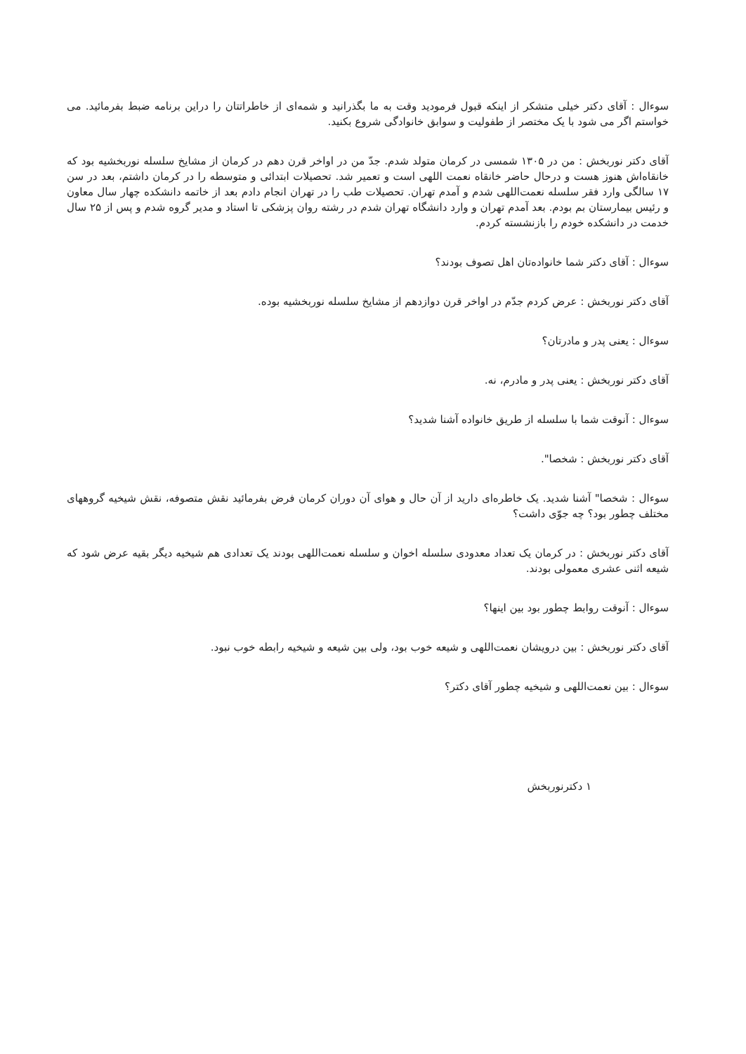سوءال : آقای دکتر خیلی متشکر از اینکه قبول فرمودید وقت به ما بگذرانید و شمه‌ای از خاطراتتان را دراین برنامه ضبط بفرمائید. می خواستم اگر می شود با یک مختصر از طفولیت و سوابق خانوادگی شروع بکنید.
آقای دکتر نوربخش : من در ۱۳۰۵ شمسی در کرمان متولد شدم. جدّ من در اواخر قرن دهم در کرمان از مشایخ سلسله نوربخشیه بود که خانقاه‌اش هنوز هست و درحال حاضر خانقاه نعمت اللهی است و تعمیر شد. تحصیلات ابتدائی و متوسطه را در کرمان داشتم، بعد در سن ۱۷ سالگی وارد فقر سلسله نعمت‌اللهی شدم و آمدم تهران. تحصیلات طب را در تهران انجام دادم بعد از خاتمه دانشکده چهار سال معاون و رئیس بیمارستان بم بودم. بعد آمدم تهران و وارد دانشگاه تهران شدم در رشته روان پزشکی تا استاد و مدیر گروه شدم و پس از ۲۵ سال خدمت در دانشکده خودم را بازنشسته کردم.
سوءال : آقای دکتر شما خانواده‌تان اهل تصوف بودند؟
آقای دکتر نوربخش : عرض کردم جدّم در اواخر قرن دوازدهم از مشایخ سلسله نوربخشیه بوده.
سوءال : یعنی پدر و مادرتان؟
آقای دکتر نوربخش : یعنی پدر و مادرم، نه.
سوءال : آنوقت شما با سلسله از طریق خانواده آشنا شدید؟
آقای دکتر نوربخش : شخصا".
سوءال : شخصا" آشنا شدید. یک خاطره‌ای دارید از آن حال و هوای آن دوران کرمان فرض بفرمائید نقش متصوفه، نقش شیخیه گروههای مختلف چطور بود؟ چه جوّی داشت؟
آقای دکتر نوربخش : در کرمان یک تعداد معدودی سلسله اخوان و سلسله نعمت‌اللهی بودند یک تعدادی هم شیخیه دیگر بقیه عرض شود که شیعه اثنی عشری معمولی بودند.
سوءال : آنوقت روابط چطور بود بین اینها؟
آقای دکتر نوربخش : بین درویشان نعمت‌اللهی و شیعه خوب بود، ولی بین شیعه و شیخیه رابطه خوب نبود.
سوءال : بین نعمت‌اللهی و شیخیه چطور آقای دکتر؟
۱ دکترنوربخش